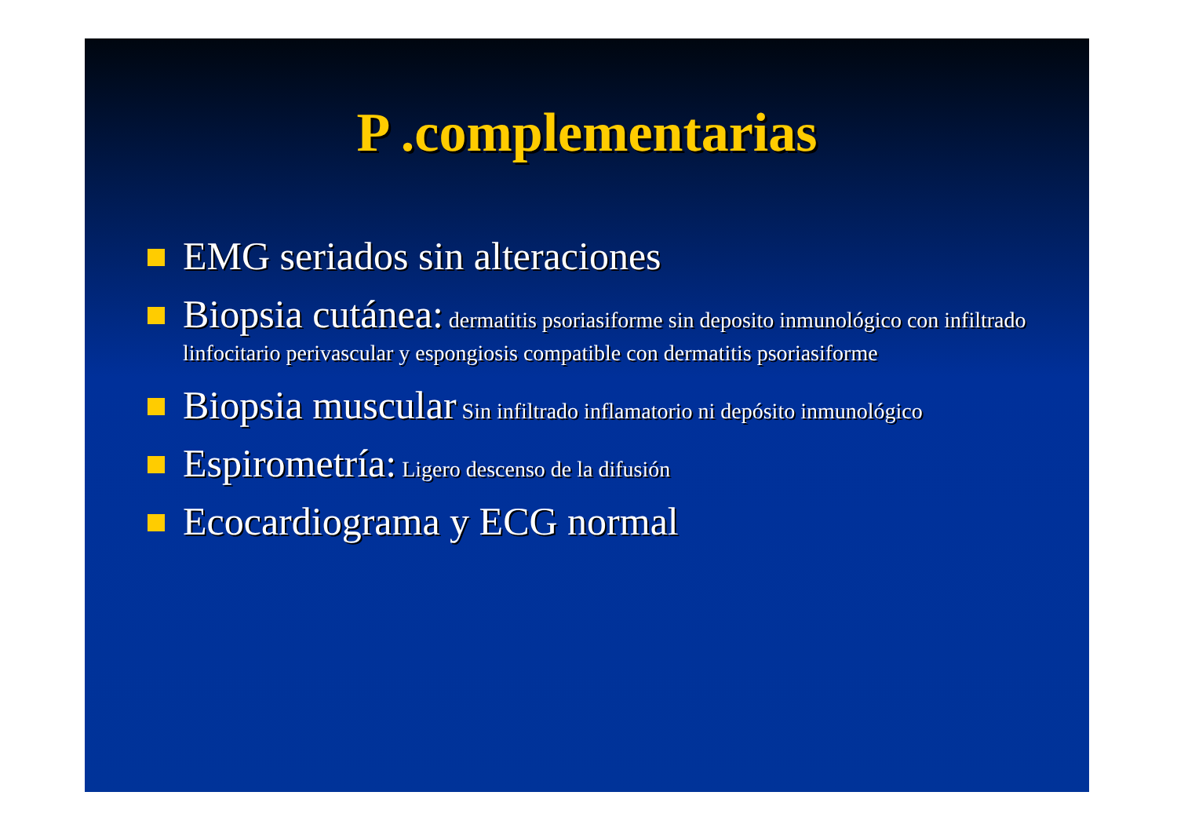P .complementarias
EMG seriados sin alteraciones
Biopsia cutánea: dermatitis psoriasiforme sin deposito inmunológico con infiltrado linfocitario perivascular y espongiosis compatible con dermatitis psoriasiforme
Biopsia muscular Sin infiltrado inflamatorio ni depósito inmunológico
Espirometría: Ligero descenso de la difusión
Ecocardiograma y ECG normal